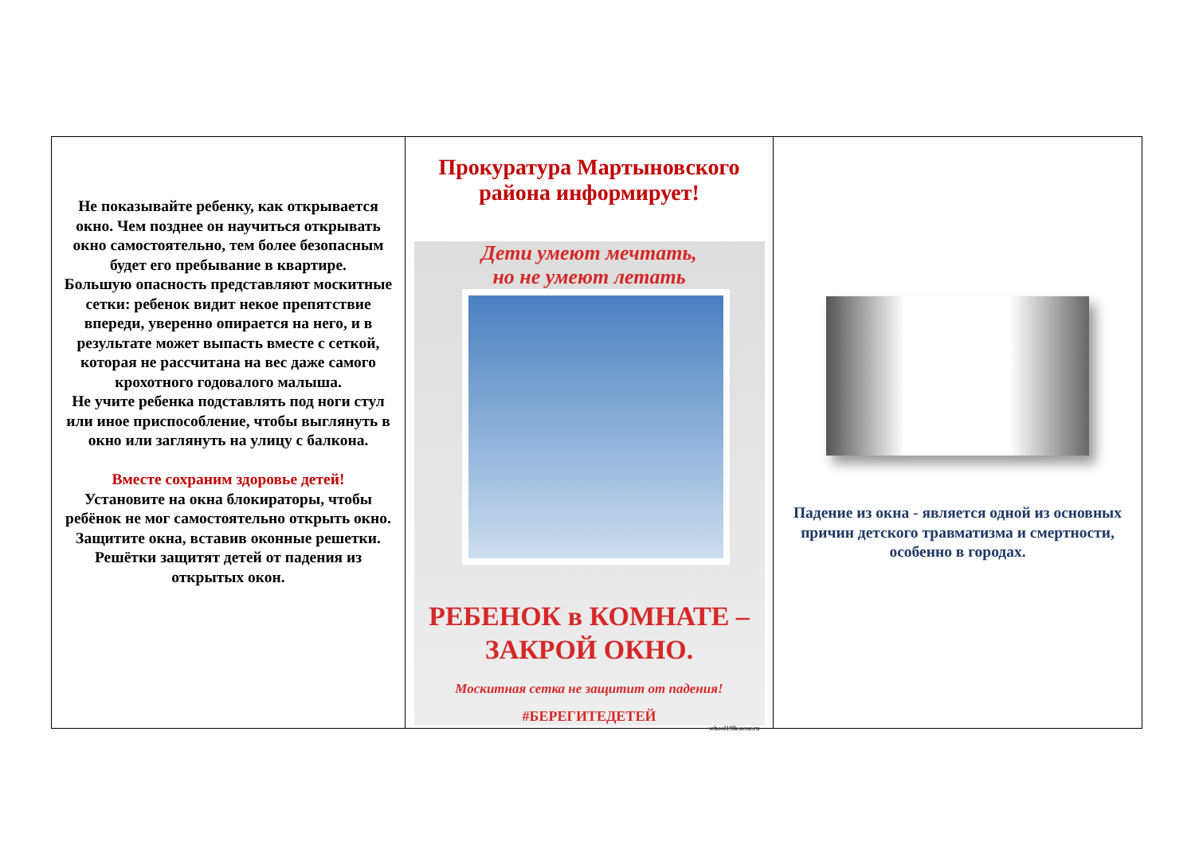Не показывайте ребенку, как открывается окно. Чем позднее он научиться открывать окно самостоятельно, тем более безопасным будет его пребывание в квартире.
Большую опасность представляют москитные сетки: ребенок видит некое препятствие впереди, уверенно опирается на него, и в результате может выпасть вместе с сеткой, которая не рассчитана на вес даже самого крохотного годовалого малыша.
Не учите ребенка подставлять под ноги стул или иное приспособление, чтобы выглянуть в окно или заглянуть на улицу с балкона.
Вместе сохраним здоровье детей!
Установите на окна блокираторы, чтобы ребёнок не мог самостоятельно открыть окно.
Защитите окна, вставив оконные решетки. Решётки защитят детей от падения из открытых окон.
Прокуратура Мартыновского района информирует!
Дети умеют мечтать,
но не умеют летать
РЕБЕНОК в КОМНАТЕ –
ЗАКРОЙ ОКНО.
Москитная сетка не защитит от падения!
#БЕРЕГИТЕДЕТЕЙ
school19lk.ucoz.ru
Падение из окна - является одной из основных причин детского травматизма и смертности, особенно в городах.